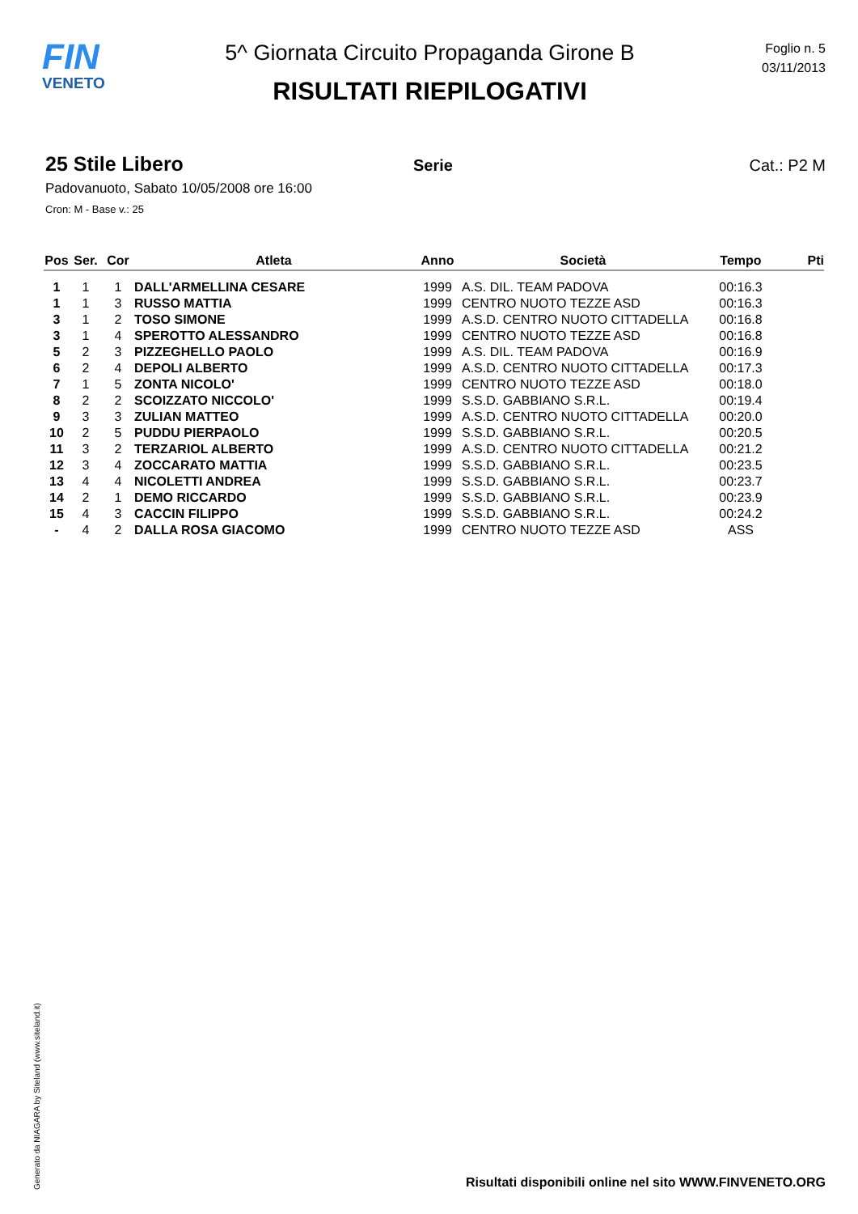FIN
VENETO
5^ Giornata Circuito Propaganda Girone B
RISULTATI RIEPILOGATIVI
Foglio n. 5
03/11/2013
25 Stile Libero
Serie Cat.: P2 M
Padovanuoto, Sabato 10/05/2008 ore 16:00
Cron: M - Base v.: 25
| Pos | Ser. | Cor | Atleta | Anno | Società | Tempo | Pti |
| --- | --- | --- | --- | --- | --- | --- | --- |
| 1 | 1 | 1 | DALL'ARMELLINA CESARE | 1999 | A.S. DIL. TEAM PADOVA | 00:16.3 | |
| 1 | 1 | 3 | RUSSO MATTIA | 1999 | CENTRO NUOTO TEZZE ASD | 00:16.3 | |
| 3 | 1 | 2 | TOSO SIMONE | 1999 | A.S.D. CENTRO NUOTO CITTADELLA | 00:16.8 | |
| 3 | 1 | 4 | SPEROTTO ALESSANDRO | 1999 | CENTRO NUOTO TEZZE ASD | 00:16.8 | |
| 5 | 2 | 3 | PIZZEGHELLO PAOLO | 1999 | A.S. DIL. TEAM PADOVA | 00:16.9 | |
| 6 | 2 | 4 | DEPOLI ALBERTO | 1999 | A.S.D. CENTRO NUOTO CITTADELLA | 00:17.3 | |
| 7 | 1 | 5 | ZONTA NICOLO' | 1999 | CENTRO NUOTO TEZZE ASD | 00:18.0 | |
| 8 | 2 | 2 | SCOIZZATO NICCOLO' | 1999 | S.S.D. GABBIANO S.R.L. | 00:19.4 | |
| 9 | 3 | 3 | ZULIAN MATTEO | 1999 | A.S.D. CENTRO NUOTO CITTADELLA | 00:20.0 | |
| 10 | 2 | 5 | PUDDU PIERPAOLO | 1999 | S.S.D. GABBIANO S.R.L. | 00:20.5 | |
| 11 | 3 | 2 | TERZARIOL ALBERTO | 1999 | A.S.D. CENTRO NUOTO CITTADELLA | 00:21.2 | |
| 12 | 3 | 4 | ZOCCARATO MATTIA | 1999 | S.S.D. GABBIANO S.R.L. | 00:23.5 | |
| 13 | 4 | 4 | NICOLETTI ANDREA | 1999 | S.S.D. GABBIANO S.R.L. | 00:23.7 | |
| 14 | 2 | 1 | DEMO RICCARDO | 1999 | S.S.D. GABBIANO S.R.L. | 00:23.9 | |
| 15 | 4 | 3 | CACCIN FILIPPO | 1999 | S.S.D. GABBIANO S.R.L. | 00:24.2 | |
| - | 4 | 2 | DALLA ROSA GIACOMO | 1999 | CENTRO NUOTO TEZZE ASD | ASS | |
Generato da NIAGARA by Siteland (www.siteland.it)
Risultati disponibili online nel sito WWW.FINVENETO.ORG